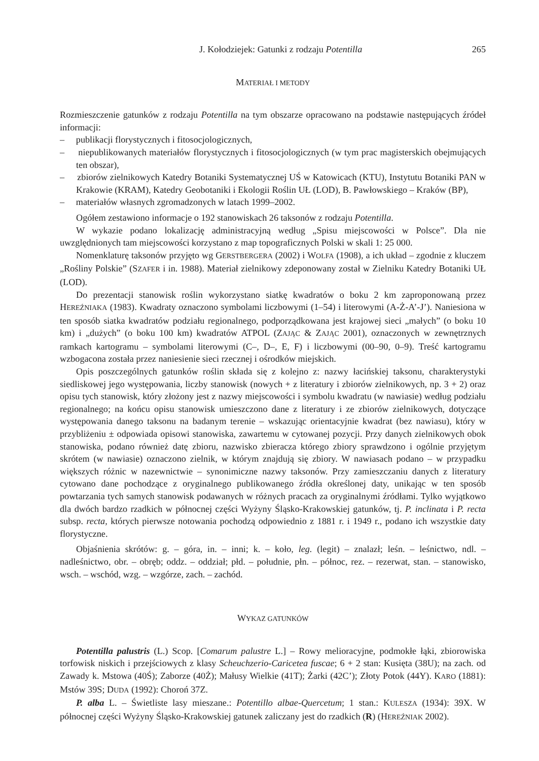J. Kołodziejek: Gatunki z rodzaju Potentilla 265
MATERIAŁ I METODY
Rozmieszczenie gatunków z rodzaju Potentilla na tym obszarze opracowano na podstawie następujących źródeł informacji:
– publikacji florystycznych i fitosocjologicznych,
– niepublikowanych materiałów florystycznych i fitosocjologicznych (w tym prac magisterskich obejmujących ten obszar),
– zbiorów zielnikowych Katedry Botaniki Systematycznej UŚ w Katowicach (KTU), Instytutu Botaniki PAN w Krakowie (KRAM), Katedry Geobotaniki i Ekologii Roślin UŁ (LOD), B. Pawłowskiego – Kraków (BP),
– materiałów własnych zgromadzonych w latach 1999–2002.
Ogółem zestawiono informacje o 192 stanowiskach 26 taksonów z rodzaju Potentilla.
W wykazie podano lokalizację administracyjną według „Spisu miejscowości w Polsce”. Dla nie uwzględnionych tam miejscowości korzystano z map topograficznych Polski w skali 1: 25 000.
Nomenklaturę taksonów przyjęto wg GERSTBERGERA (2002) i WOLFA (1908), a ich układ – zgodnie z kluczem „Rośliny Polskie” (SZAFER i in. 1988). Materiał zielnikowy zdeponowany został w Zielniku Katedry Botaniki UŁ (LOD).
Do prezentacji stanowisk roślin wykorzystano siatkę kwadratów o boku 2 km zaproponowaną przez HEREŹNIAKA (1983). Kwadraty oznaczono symbolami liczbowymi (1–54) i literowymi (A-Ż-A’-J’). Naniesiona w ten sposób siatka kwadratów podziału regionalnego, podporządkowana jest krajowej sieci „małych” (o boku 10 km) i „dużych” (o boku 100 km) kwadratów ATPOL (ZAJĄC & ZAJĄC 2001), oznaczonych w zewnętrznych ramkach kartogramu – symbolami literowymi (C–, D–, E, F) i liczbowymi (00–90, 0–9). Treść kartogramu wzbogacona została przez naniesienie sieci rzecznej i ośrodków miejskich.
Opis poszczególnych gatunków roślin składa się z kolejno z: nazwy łacińskiej taksonu, charakterystyki siedliskowej jego występowania, liczby stanowisk (nowych + z literatury i zbiorów zielnikowych, np. 3 + 2) oraz opisu tych stanowisk, który złożony jest z nazwy miejscowości i symbolu kwadratu (w nawiasie) według podziału regionalnego; na końcu opisu stanowisk umieszczono dane z literatury i ze zbiorów zielnikowych, dotyczące występowania danego taksonu na badanym terenie – wskazując orientacyjnie kwadrat (bez nawiasu), który w przybliżeniu ± odpowiada opisowi stanowiska, zawartemu w cytowanej pozycji. Przy danych zielnikowych obok stanowiska, podano również datę zbioru, nazwisko zbieracza którego zbiory sprawdzono i ogólnie przyjętym skrótem (w nawiasie) oznaczono zielnik, w którym znajdują się zbiory. W nawiasach podano – w przypadku większych różnic w nazewnictwie – synonimiczne nazwy taksonów. Przy zamieszczaniu danych z literatury cytowano dane pochodzące z oryginalnego publikowanego źródła określonej daty, unikając w ten sposób powtarzania tych samych stanowisk podawanych w różnych pracach za oryginalnymi źródłami. Tylko wyjątkowo dla dwóch bardzo rzadkich w północnej części Wyżyny Śląsko-Krakowskiej gatunków, tj. P. inclinata i P. recta subsp. recta, których pierwsze notowania pochodzą odpowiednio z 1881 r. i 1949 r., podano ich wszystkie daty florystyczne.
Objaśnienia skrótów: g. – góra, in. – inni; k. – koło, leg. (legit) – znalazł; leśn. – leśnictwo, ndl. – nadleśnictwo, obr. – obręb; oddz. – oddział; płd. – południe, płn. – północ, rez. – rezerwat, stan. – stanowisko, wsch. – wschód, wzg. – wzgórze, zach. – zachód.
WYKAZ GATUNKÓW
Potentilla palustris (L.) Scop. [Comarum palustre L.] – Rowy melioracyjne, podmokłe łąki, zbiorowiska torfowisk niskich i przejściowych z klasy Scheuchzerio-Caricetea fuscae; 6 + 2 stan: Kusięta (38U); na zach. od Zawady k. Mstowa (40Ś); Zaborze (40Ż); Małusy Wielkie (41T); Żarki (42C’); Złoty Potok (44Y). KARO (1881): Mstów 39S; DUDA (1992): Choroń 37Z.
P. alba L. – Świetliste lasy mieszane.: Potentillo albae-Quercetum; 1 stan.: KULESZA (1934): 39X. W północnej części Wyżyny Śląsko-Krakowskiej gatunek zaliczany jest do rzadkich (R) (HEREŹNIAK 2002).